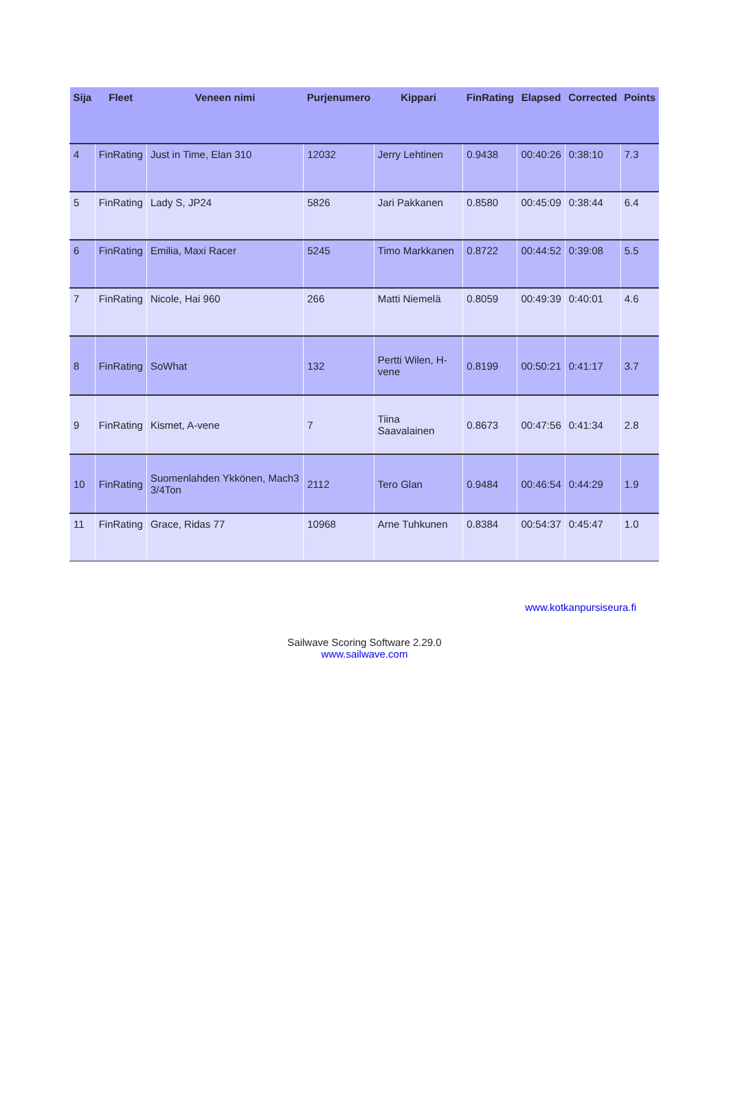| Sija | Fleet | Veneen nimi | Purjenumero | Kippari | FinRating | Elapsed | Corrected | Points |
| --- | --- | --- | --- | --- | --- | --- | --- | --- |
| 4 | FinRating | Just in Time, Elan 310 | 12032 | Jerry Lehtinen | 0.9438 | 00:40:26 | 0:38:10 | 7.3 |
| 5 | FinRating | Lady S, JP24 | 5826 | Jari Pakkanen | 0.8580 | 00:45:09 | 0:38:44 | 6.4 |
| 6 | FinRating | Emilia, Maxi Racer | 5245 | Timo Markkanen | 0.8722 | 00:44:52 | 0:39:08 | 5.5 |
| 7 | FinRating | Nicole, Hai 960 | 266 | Matti Niemelä | 0.8059 | 00:49:39 | 0:40:01 | 4.6 |
| 8 | FinRating | SoWhat | 132 | Pertti Wilen, H-vene | 0.8199 | 00:50:21 | 0:41:17 | 3.7 |
| 9 | FinRating | Kismet, A-vene | 7 | Tiina Saavalainen | 0.8673 | 00:47:56 | 0:41:34 | 2.8 |
| 10 | FinRating | Suomenlahden Ykkönen, Mach3 3/4Ton | 2112 | Tero Glan | 0.9484 | 00:46:54 | 0:44:29 | 1.9 |
| 11 | FinRating | Grace, Ridas 77 | 10968 | Arne Tuhkunen | 0.8384 | 00:54:37 | 0:45:47 | 1.0 |
www.kotkanpursiseura.fi
Sailwave Scoring Software 2.29.0
www.sailwave.com